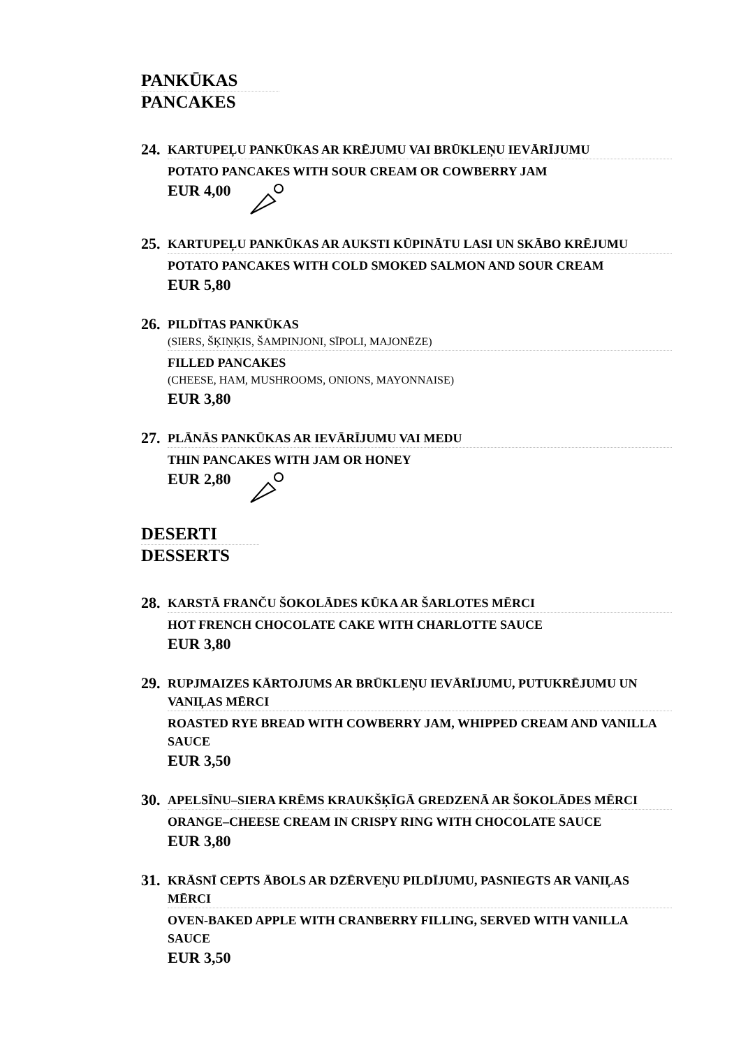PANKŪKAS
PANCAKES
24.
KARTUPEĻU PANKŪKAS AR KRĒJUMU VAI BRŪKLEŅU IEVĀRĪJUMU
POTATO PANCAKES WITH SOUR CREAM OR COWBERRY JAM
EUR 4,00
25.
KARTUPEĻU PANKŪKAS AR AUKSTI KŪPINĀTU LASI UN SKĀBO KRĒJUMU
POTATO PANCAKES WITH COLD SMOKED SALMON AND SOUR CREAM
EUR 5,80
26.
PILDĪTAS PANKŪKAS
(SIERS, ŠĶIŅĶIS, ŠAMPINJONI, SĪPOLI, MAJONĒZE)
FILLED PANCAKES
(CHEESE, HAM, MUSHROOMS, ONIONS, MAYONNAISE)
EUR 3,80
27.
PLĀNĀS PANKŪKAS AR IEVĀRĪJUMU VAI MEDU
THIN PANCAKES WITH JAM OR HONEY
EUR 2,80
DESERTI
DESSERTS
28.
KARSTĀ FRANČU ŠOKOLĀDES KŪKA AR ŠARLOTES MĒRCI
HOT FRENCH CHOCOLATE CAKE WITH CHARLOTTE SAUCE
EUR 3,80
29.
RUPJMAIZES KĀRTOJUMS AR BRŪKLEŅU IEVĀRĪJUMU, PUTUKRĒJUMU UN VANIĻAS MĒRCI
ROASTED RYE BREAD WITH COWBERRY JAM, WHIPPED CREAM AND VANILLA SAUCE
EUR 3,50
30.
APELSĪNU–SIERA KRĒMS KRAUKŠĶĪGĀ GREDZENĀ AR ŠOKOLĀDES MĒRCI
ORANGE–CHEESE CREAM IN CRISPY RING WITH CHOCOLATE SAUCE
EUR 3,80
31.
KRĀSNĪ CEPTS ĀBOLS AR DZĒRVEŅU PILDĪJUMU, PASNIEGTS AR VANIĻAS MĒRCI
OVEN-BAKED APPLE WITH CRANBERRY FILLING, SERVED WITH VANILLA SAUCE
EUR 3,50